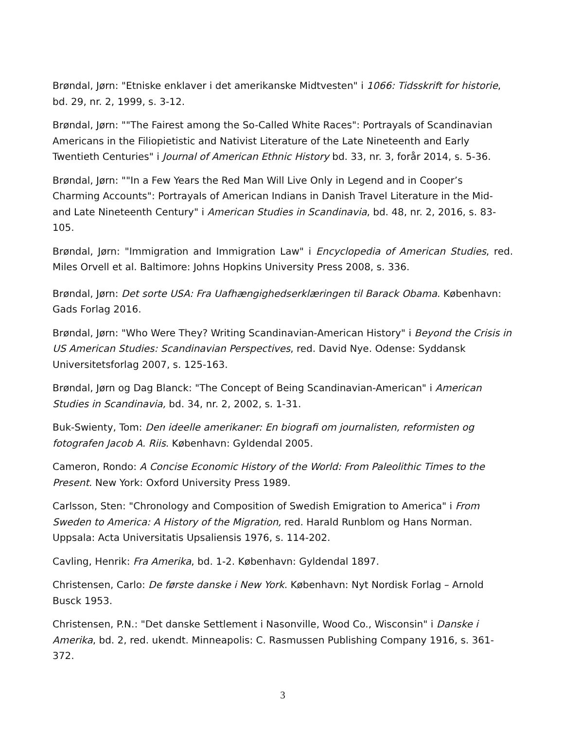Brøndal, Jørn: "Etniske enklaver i det amerikanske Midtvesten" i 1066: Tidsskrift for historie, bd. 29, nr. 2, 1999, s. 3-12.
Brøndal, Jørn: ""The Fairest among the So-Called White Races": Portrayals of Scandinavian Americans in the Filiopietistic and Nativist Literature of the Late Nineteenth and Early Twentieth Centuries" i Journal of American Ethnic History bd. 33, nr. 3, forår 2014, s. 5-36.
Brøndal, Jørn: ""In a Few Years the Red Man Will Live Only in Legend and in Cooper’s Charming Accounts": Portrayals of American Indians in Danish Travel Literature in the Mid- and Late Nineteenth Century" i American Studies in Scandinavia, bd. 48, nr. 2, 2016, s. 83-105.
Brøndal, Jørn: "Immigration and Immigration Law" i Encyclopedia of American Studies, red. Miles Orvell et al. Baltimore: Johns Hopkins University Press 2008, s. 336.
Brøndal, Jørn: Det sorte USA: Fra Uafhængighedserklæringen til Barack Obama. København: Gads Forlag 2016.
Brøndal, Jørn: "Who Were They? Writing Scandinavian-American History" i Beyond the Crisis in US American Studies: Scandinavian Perspectives, red. David Nye. Odense: Syddansk Universitetsforlag 2007, s. 125-163.
Brøndal, Jørn og Dag Blanck: "The Concept of Being Scandinavian-American" i American Studies in Scandinavia, bd. 34, nr. 2, 2002, s. 1-31.
Buk-Swienty, Tom: Den ideelle amerikaner: En biografi om journalisten, reformisten og fotografen Jacob A. Riis. København: Gyldendal 2005.
Cameron, Rondo: A Concise Economic History of the World: From Paleolithic Times to the Present. New York: Oxford University Press 1989.
Carlsson, Sten: "Chronology and Composition of Swedish Emigration to America" i From Sweden to America: A History of the Migration, red. Harald Runblom og Hans Norman. Uppsala: Acta Universitatis Upsaliensis 1976, s. 114-202.
Cavling, Henrik: Fra Amerika, bd. 1-2. København: Gyldendal 1897.
Christensen, Carlo: De første danske i New York. København: Nyt Nordisk Forlag – Arnold Busck 1953.
Christensen, P.N.: "Det danske Settlement i Nasonville, Wood Co., Wisconsin" i Danske i Amerika, bd. 2, red. ukendt. Minneapolis: C. Rasmussen Publishing Company 1916, s. 361-372.
3